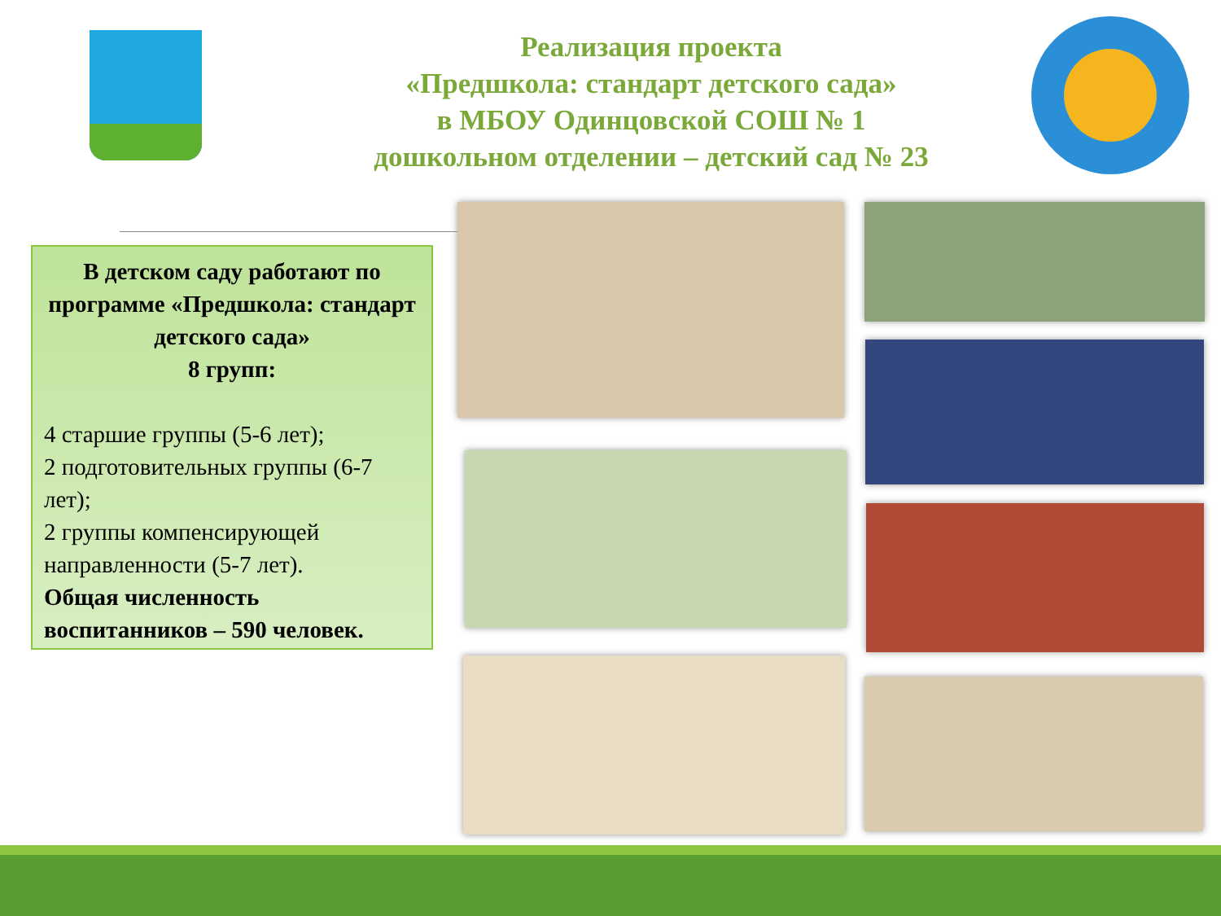Реализация проекта
«Предшкола: стандарт детского сада»
в МБОУ Одинцовской СОШ № 1
дошкольном отделении – детский сад № 23
В детском саду работают по программе «Предшкола: стандарт детского сада»
8 групп:
4 старшие группы (5-6 лет);
2 подготовительных группы (6-7 лет);
2 группы компенсирующей направленности (5-7 лет).
Общая численность воспитанников – 590 человек.